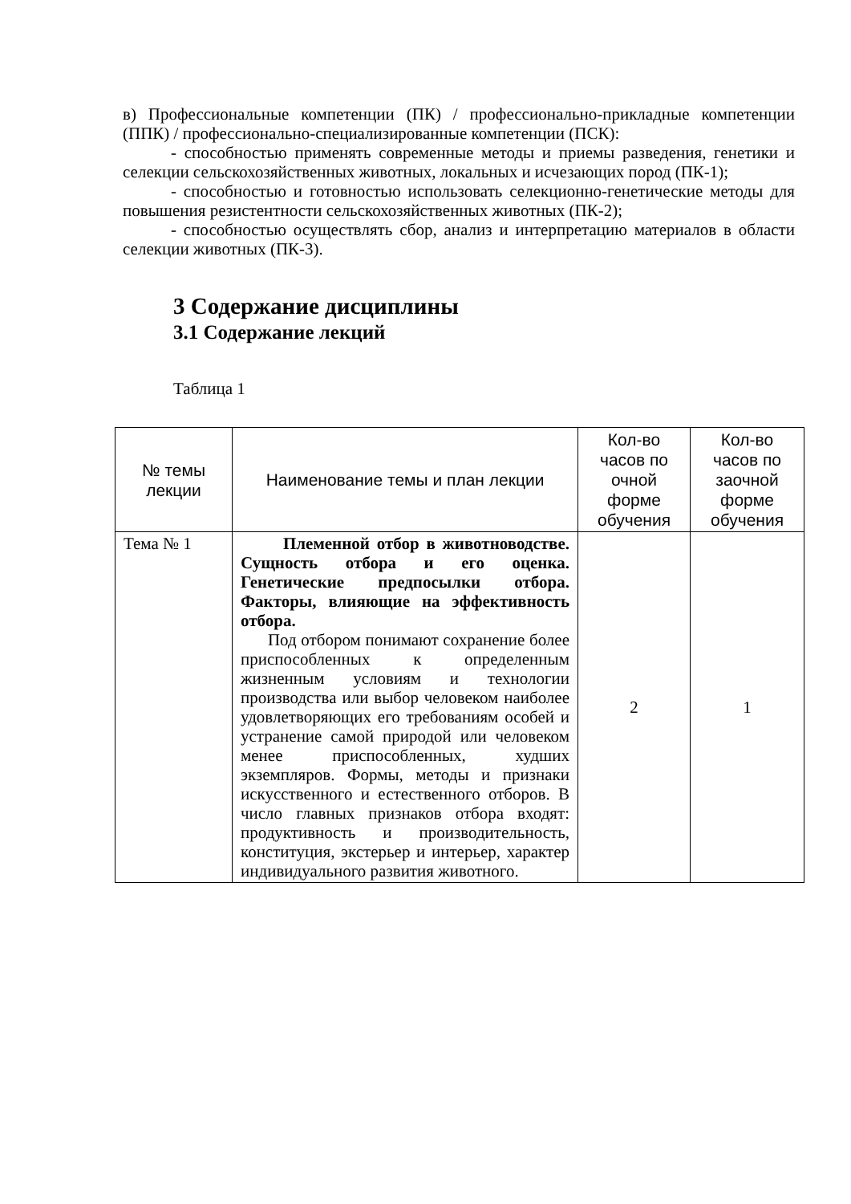в) Профессиональные компетенции (ПК) / профессионально-прикладные компетенции (ППК) / профессионально-специализированные компетенции (ПСК):
- способностью применять современные методы и приемы разведения, генетики и селекции сельскохозяйственных животных, локальных и исчезающих пород (ПК-1);
- способностью и готовностью использовать селекционно-генетические методы для повышения резистентности сельскохозяйственных животных (ПК-2);
- способностью осуществлять сбор, анализ и интерпретацию материалов в области селекции животных (ПК-3).
3 Содержание дисциплины
3.1 Содержание лекций
Таблица 1
| № темы лекции | Наименование темы и план лекции | Кол-во часов по очной форме обучения | Кол-во часов по заочной форме обучения |
| --- | --- | --- | --- |
| Тема № 1 | Племенной отбор в животноводстве. Сущность отбора и его оценка. Генетические предпосылки отбора. Факторы, влияющие на эффективность отбора. Под отбором понимают сохранение более приспособленных к определенным жизненным условиям и технологии производства или выбор человеком наиболее удовлетворяющих его требованиям особей и устранение самой природой или человеком менее приспособленных, худших экземпляров. Формы, методы и признаки искусственного и естественного отборов. В число главных признаков отбора входят: продуктивность и производительность, конституция, экстерьер и интерьер, характер индивидуального развития животного. | 2 | 1 |